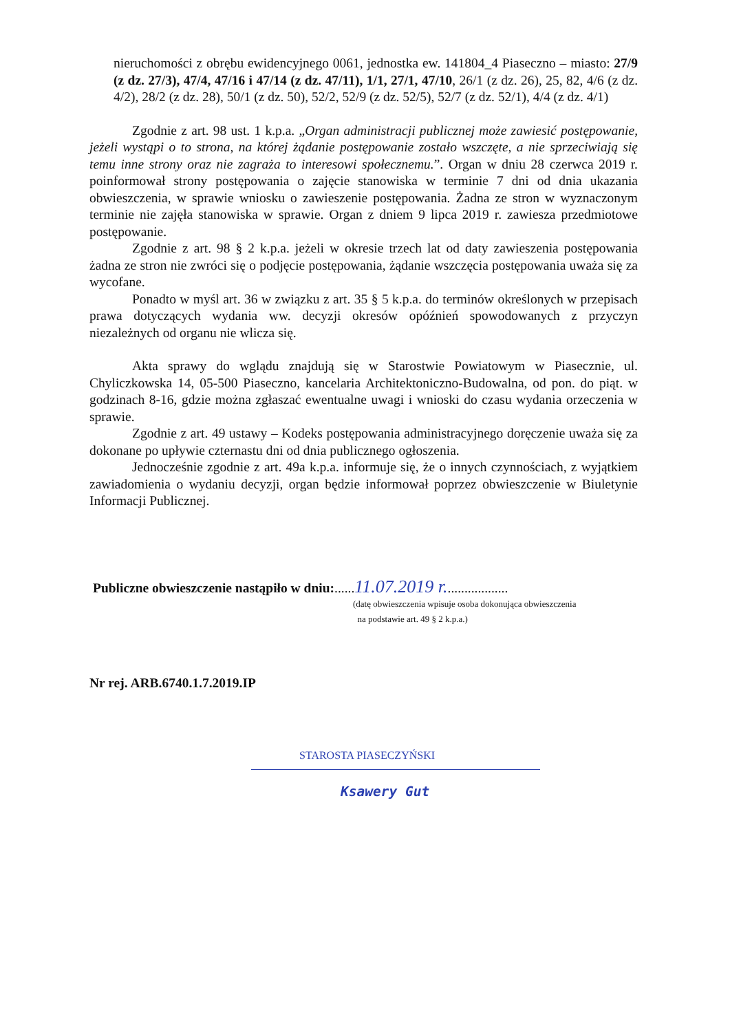nieruchomości z obrębu ewidencyjnego 0061, jednostka ew. 141804_4 Piaseczno – miasto: 27/9 (z dz. 27/3), 47/4, 47/16 i 47/14 (z dz. 47/11), 1/1, 27/1, 47/10, 26/1 (z dz. 26), 25, 82, 4/6 (z dz. 4/2), 28/2 (z dz. 28), 50/1 (z dz. 50), 52/2, 52/9 (z dz. 52/5), 52/7 (z dz. 52/1), 4/4 (z dz. 4/1)
Zgodnie z art. 98 ust. 1 k.p.a. „Organ administracji publicznej może zawiesić postępowanie, jeżeli wystąpi o to strona, na której żądanie postępowanie zostało wszczęte, a nie sprzeciwiają się temu inne strony oraz nie zagraża to interesowi społecznemu.”. Organ w dniu 28 czerwca 2019 r. poinformował strony postępowania o zajęcie stanowiska w terminie 7 dni od dnia ukazania obwieszczenia, w sprawie wniosku o zawieszenie postępowania. Żadna ze stron w wyznaczonym terminie nie zajęła stanowiska w sprawie. Organ z dniem 9 lipca 2019 r. zawiesza przedmiotowe postępowanie.
Zgodnie z art. 98 § 2 k.p.a. jeżeli w okresie trzech lat od daty zawieszenia postępowania żadna ze stron nie zwróci się o podjęcie postępowania, żądanie wszczęcia postępowania uważa się za wycofane.
Ponadto w myśl art. 36 w związku z art. 35 § 5 k.p.a. do terminów określonych w przepisach prawa dotyczących wydania ww. decyzji okresów opóźnień spowodowanych z przyczyn niezależnych od organu nie wlicza się.
Akta sprawy do wglądu znajdują się w Starostwie Powiatowym w Piasecznie, ul. Chyliczkowska 14, 05-500 Piaseczno, kancelaria Architektoniczno-Budowalna, od pon. do piąt. w godzinach 8-16, gdzie można zgłaszać ewentualne uwagi i wnioski do czasu wydania orzeczenia w sprawie.
Zgodnie z art. 49 ustawy – Kodeks postępowania administracyjnego doręczenie uważa się za dokonane po upływie czternastu dni od dnia publicznego ogłoszenia.
Jednocześnie zgodnie z art. 49a k.p.a. informuje się, że o innych czynnościach, z wyjątkiem zawiadomienia o wydaniu decyzji, organ będzie informował poprzez obwieszczenie w Biuletynie Informacji Publicznej.
Publiczne obwieszczenie nastąpiło w dniu:......11.07.2019 r...................
(datę obwieszczenia wpisuje osoba dokonująca obwieszczenia
na podstawie art. 49 § 2 k.p.a.)
Nr rej. ARB.6740.1.7.2019.IP
STAROSTA PIASECZYŃSKI
Ksawery Gut